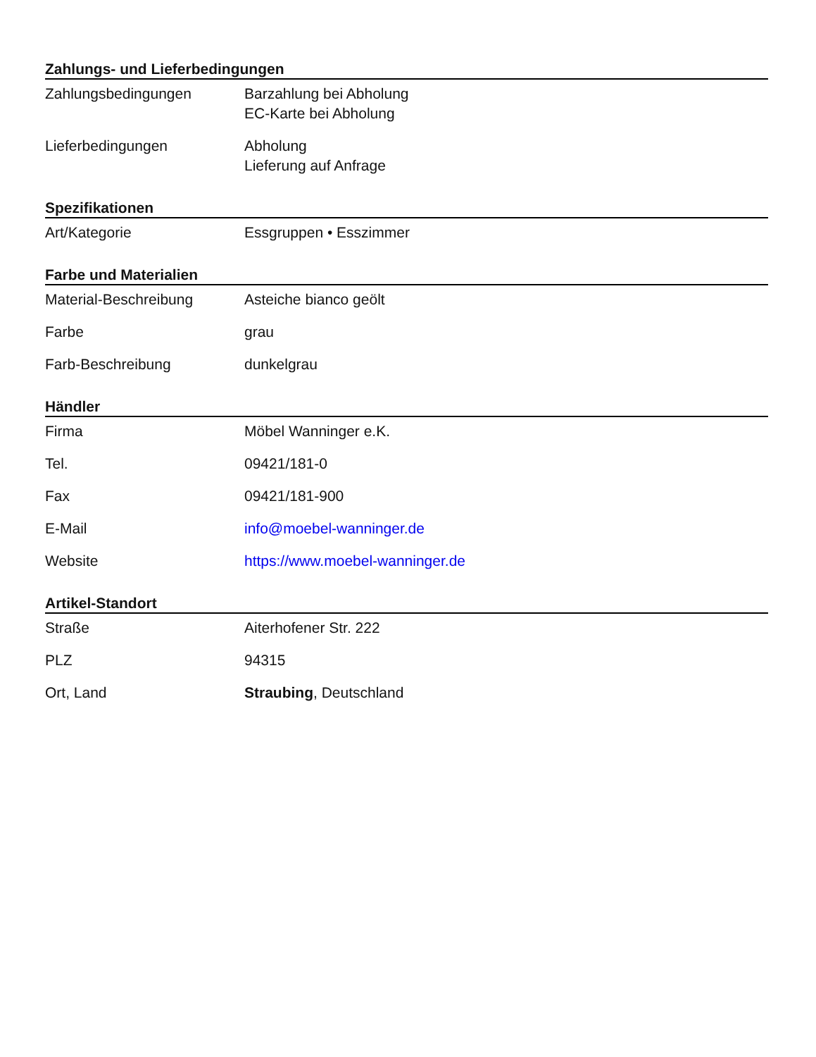Zahlungs- und Lieferbedingungen
| Zahlungsbedingungen | Barzahlung bei Abholung EC-Karte bei Abholung |
| Lieferbedingungen | Abholung Lieferung auf Anfrage |
Spezifikationen
| Art/Kategorie | Essgruppen • Esszimmer |
Farbe und Materialien
| Material-Beschreibung | Asteiche bianco geölt |
| Farbe | grau |
| Farb-Beschreibung | dunkelgrau |
Händler
| Firma | Möbel Wanninger e.K. |
| Tel. | 09421/181-0 |
| Fax | 09421/181-900 |
| E-Mail | info@moebel-wanninger.de |
| Website | https://www.moebel-wanninger.de |
Artikel-Standort
| Straße | Aiterhofener Str. 222 |
| PLZ | 94315 |
| Ort, Land | Straubing , Deutschland |